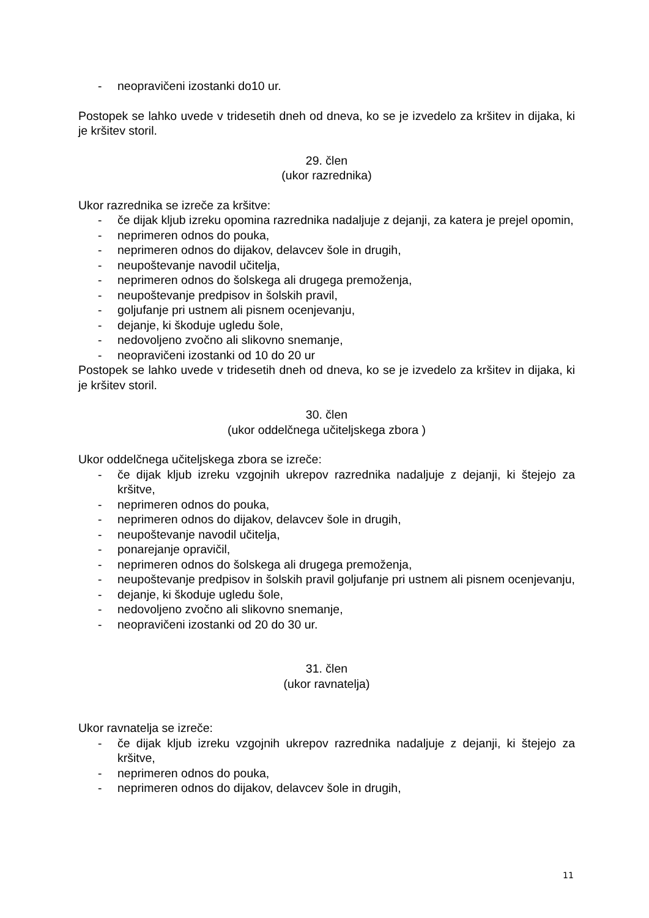- neopravičeni izostanki do10 ur.
Postopek se lahko uvede v tridesetih dneh od dneva, ko se je izvedelo za kršitev in dijaka, ki je kršitev storil.
29. člen
(ukor razrednika)
Ukor razrednika se izreče za kršitve:
- če dijak kljub izreku opomina razrednika nadaljuje z dejanji, za katera je prejel opomin,
- neprimeren odnos do pouka,
- neprimeren odnos do dijakov, delavcev šole in drugih,
- neupoštevanje navodil učitelja,
- neprimeren odnos do šolskega ali drugega premoženja,
- neupoštevanje predpisov in šolskih pravil,
- goljufanje pri ustnem ali pisnem ocenjevanju,
- dejanje, ki škoduje ugledu šole,
- nedovoljeno zvočno ali slikovno snemanje,
- neopravičeni izostanki od 10 do 20 ur
Postopek se lahko uvede v tridesetih dneh od dneva, ko se je izvedelo za kršitev in dijaka, ki je kršitev storil.
30. člen
(ukor oddelčnega učiteljskega zbora )
Ukor oddelčnega učiteljskega zbora se izreče:
- če dijak kljub izreku vzgojnih ukrepov razrednika nadaljuje z dejanji, ki štejejo za kršitve,
- neprimeren odnos do pouka,
- neprimeren odnos do dijakov, delavcev šole in drugih,
- neupoštevanje navodil učitelja,
- ponarejanje opravičil,
- neprimeren odnos do šolskega ali drugega premoženja,
- neupoštevanje predpisov in šolskih pravil goljufanje pri ustnem ali pisnem ocenjevanju,
- dejanje, ki škoduje ugledu šole,
- nedovoljeno zvočno ali slikovno snemanje,
- neopravičeni izostanki od 20 do 30 ur.
31. člen
(ukor ravnatelja)
Ukor ravnatelja se izreče:
- če dijak kljub izreku vzgojnih ukrepov razrednika nadaljuje z dejanji, ki štejejo za kršitve,
- neprimeren odnos do pouka,
- neprimeren odnos do dijakov, delavcev šole in drugih,
11